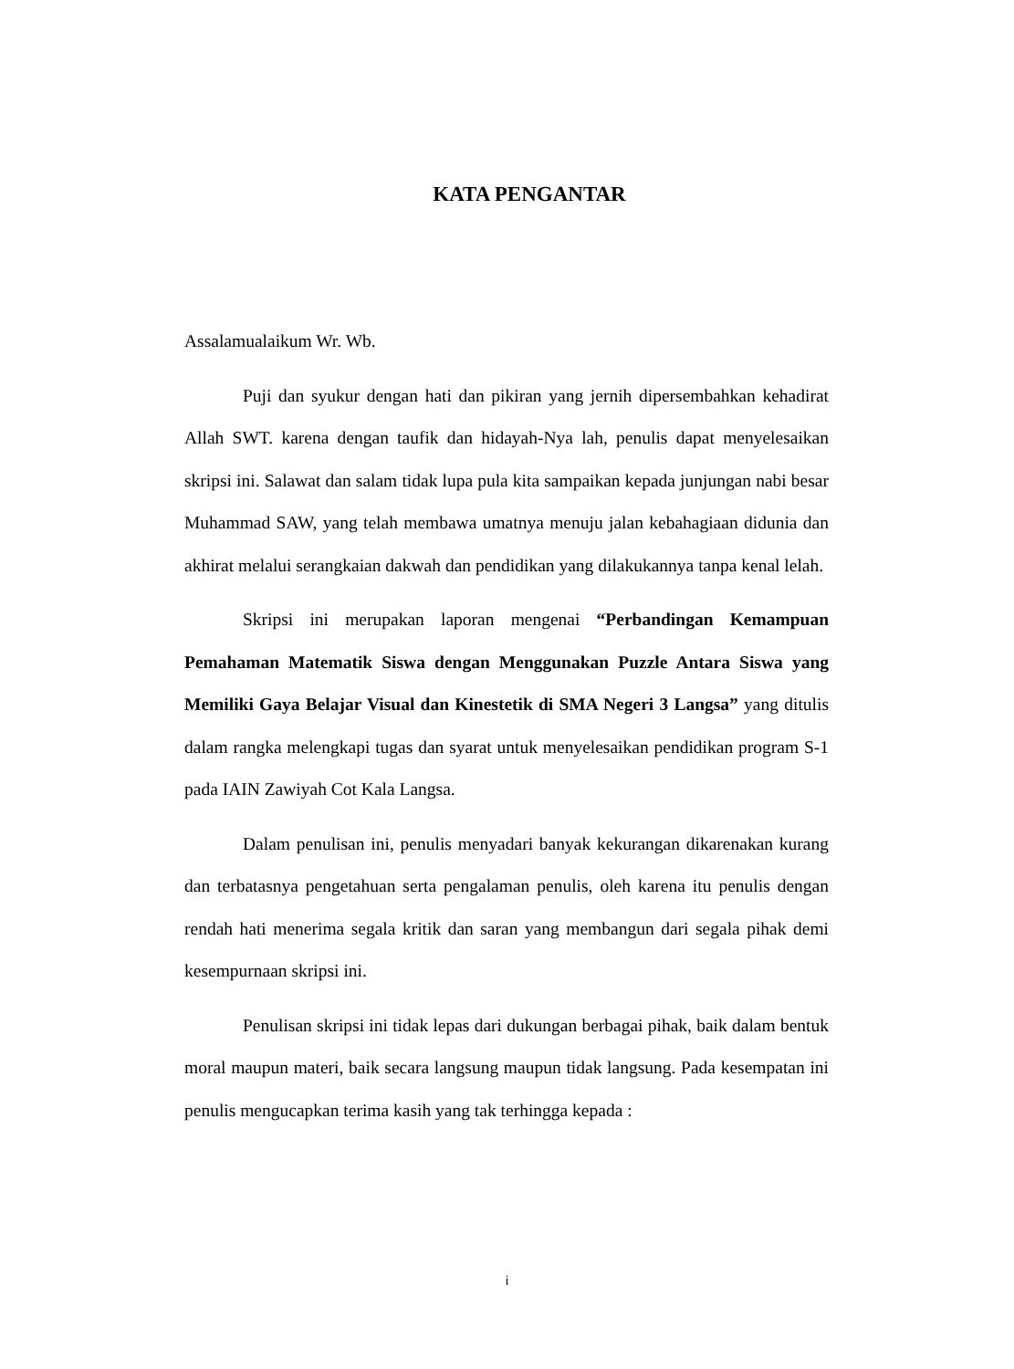KATA PENGANTAR
Assalamualaikum Wr. Wb.
Puji dan syukur dengan hati dan pikiran yang jernih dipersembahkan kehadirat Allah SWT. karena dengan taufik dan hidayah-Nya lah, penulis dapat menyelesaikan skripsi ini. Salawat dan salam tidak lupa pula kita sampaikan kepada junjungan nabi besar Muhammad SAW, yang telah membawa umatnya menuju jalan kebahagiaan didunia dan akhirat melalui serangkaian dakwah dan pendidikan yang dilakukannya tanpa kenal lelah.
Skripsi ini merupakan laporan mengenai “Perbandingan Kemampuan Pemahaman Matematik Siswa dengan Menggunakan Puzzle Antara Siswa yang Memiliki Gaya Belajar Visual dan Kinestetik di SMA Negeri 3 Langsa” yang ditulis dalam rangka melengkapi tugas dan syarat untuk menyelesaikan pendidikan program S-1 pada IAIN Zawiyah Cot Kala Langsa.
Dalam penulisan ini, penulis menyadari banyak kekurangan dikarenakan kurang dan terbatasnya pengetahuan serta pengalaman penulis, oleh karena itu penulis dengan rendah hati menerima segala kritik dan saran yang membangun dari segala pihak demi kesempurnaan skripsi ini.
Penulisan skripsi ini tidak lepas dari dukungan berbagai pihak, baik dalam bentuk moral maupun materi, baik secara langsung maupun tidak langsung. Pada kesempatan ini penulis mengucapkan terima kasih yang tak terhingga kepada :
i